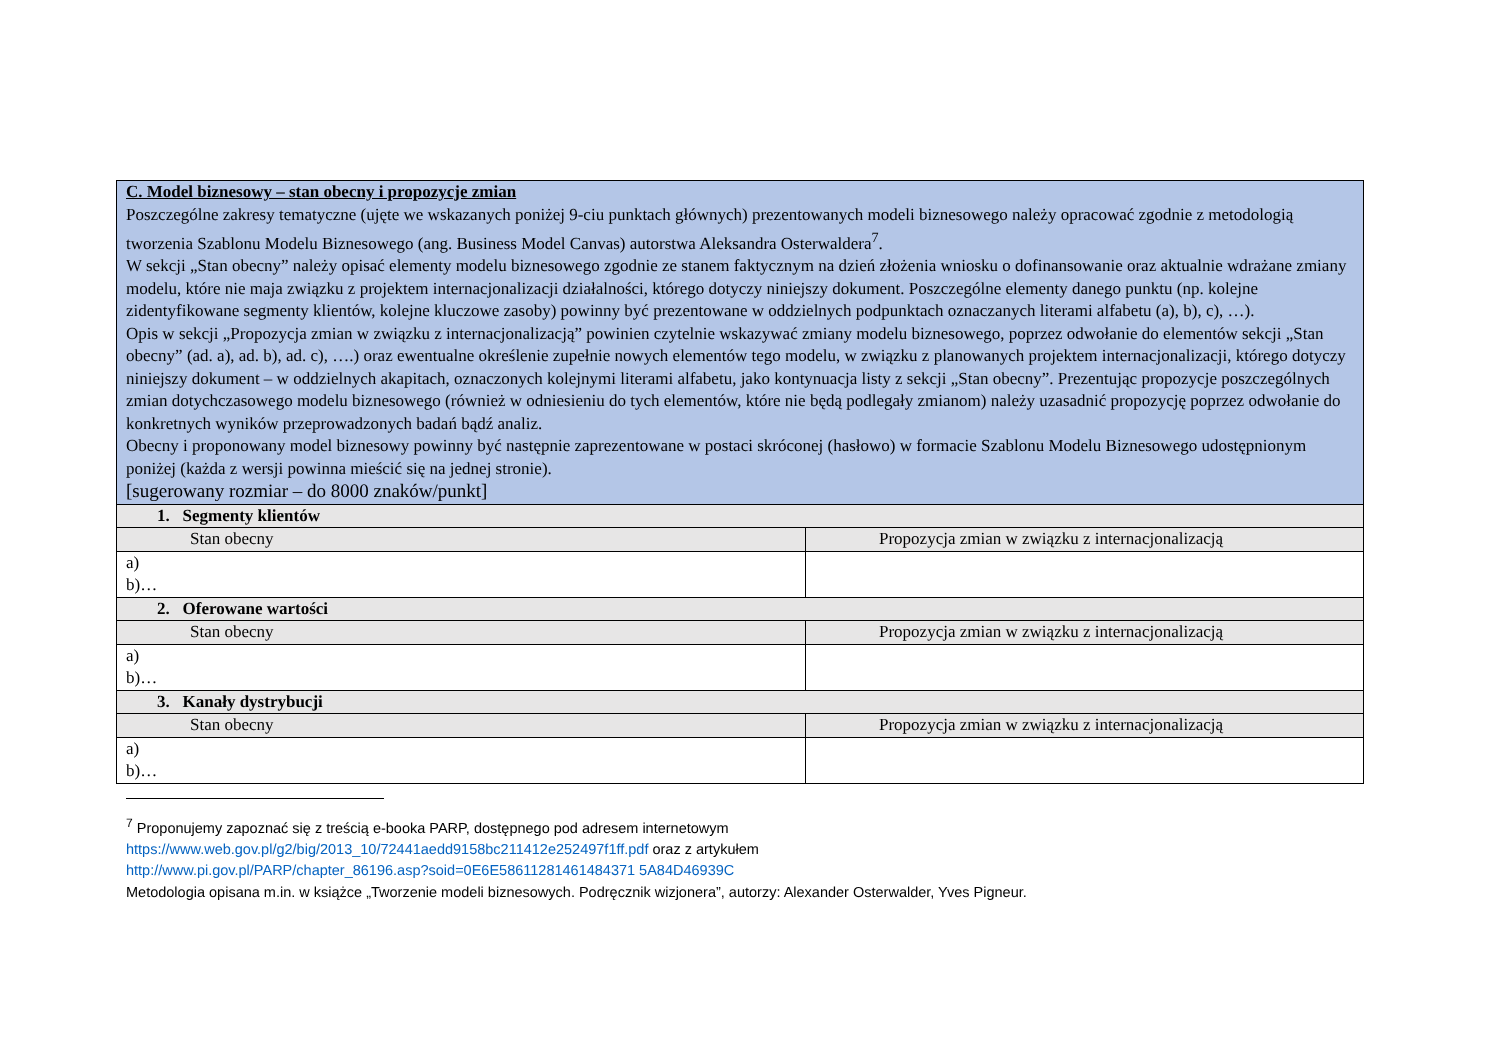| C. Model biznesowy – stan obecny i propozycje zmian Poszczególne zakresy tematyczne (ujęte we wskazanych poniżej 9-ciu punktach głównych) prezentowanych modeli biznesowego należy opracować zgodnie z metodologią tworzenia Szablonu Modelu Biznesowego (ang. Business Model Canvas) autorstwa Aleksandra Osterwaldera<sup>7</sup>. W sekcji „Stan obecny” należy opisać elementy modelu biznesowego zgodnie ze stanem faktycznym na dzień złożenia wniosku o dofinansowanie oraz aktualnie wdrażane zmiany modelu, które nie maja związku z projektem internacjonalizacji działalności, którego dotyczy niniejszy dokument. Poszczególne elementy danego punktu (np. kolejne zidentyfikowane segmenty klientów, kolejne kluczowe zasoby) powinny być prezentowane w oddzielnych podpunktach oznaczanych literami alfabetu (a), b), c), …). Opis w sekcji „Propozycja zmian w związku z internacjonalizacją” powinien czytelnie wskazywać zmiany modelu biznesowego, poprzez odwołanie do elementów sekcji „Stan obecny” (ad. a), ad. b), ad. c), ….) oraz ewentualne określenie zupełnie nowych elementów tego modelu, w związku z planowanych projektem internacjonalizacji, którego dotyczy niniejszy dokument – w oddzielnych akapitach, oznaczonych kolejnymi literami alfabetu, jako kontynuacja listy z sekcji „Stan obecny”. Prezentując propozycje poszczególnych zmian dotychczasowego modelu biznesowego (również w odniesieniu do tych elementów, które nie będą podlegały zmianom) należy uzasadnić propozycję poprzez odwołanie do konkretnych wyników przeprowadzonych badań bądź analiz. Obecny i proponowany model biznesowy powinny być następnie zaprezentowane w postaci skróconej (hasłowo) w formacie Szablonu Modelu Biznesowego udostępnionym poniżej (każda z wersji powinna mieścić się na jednej stronie). [sugerowany rozmiar – do 8000 znaków/punkt] | |
| 1. Segmenty klientów | |
| Stan obecny | Propozycja zmian w związku z internacjonalizacją |
| a) b)… | |
| 2. Oferowane wartości | |
| Stan obecny | Propozycja zmian w związku z internacjonalizacją |
| a) b)… | |
| 3. Kanały dystrybucji | |
| Stan obecny | Propozycja zmian w związku z internacjonalizacją |
| a) b)… | |
<sup>7</sup> Proponujemy zapoznać się z treścią e-booka PARP, dostępnego pod adresem internetowym
https://www.web.gov.pl/g2/big/2013_10/72441aedd9158bc211412e252497f1ff.pdf oraz z artykułem
http://www.pi.gov.pl/PARP/chapter_86196.asp?soid=0E6E58611281461484371 5A84D46939C
Metodologia opisana m.in. w książce „Tworzenie modeli biznesowych. Podręcznik wizjonera”, autorzy: Alexander Osterwalder, Yves Pigneur.